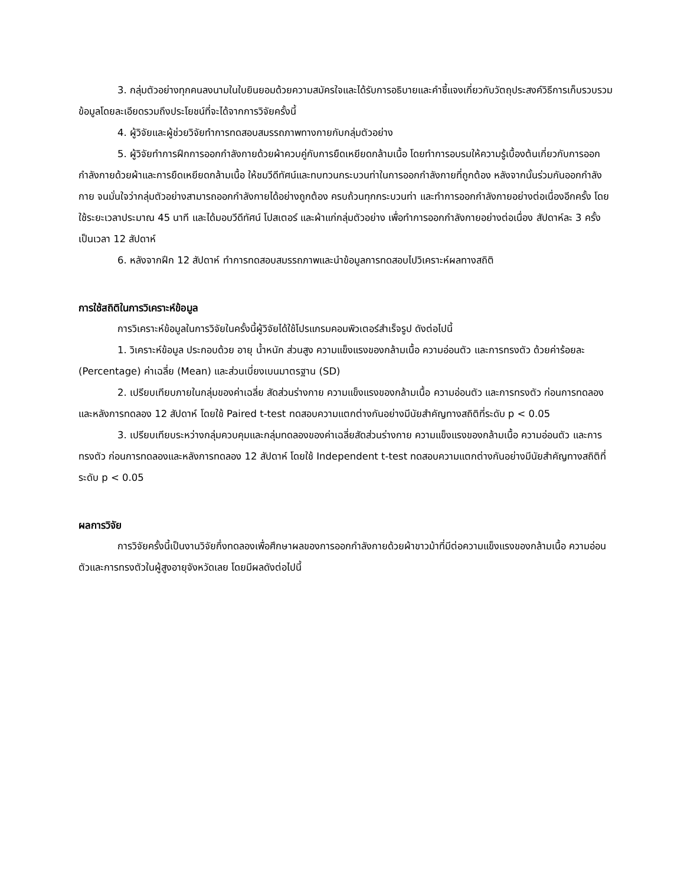3. กลุ่มตัวอย่างทุกคนลงนามในใบยินยอมด้วยความสมัครใจและได้รับการอธิบายและคำชี้แจงเกี่ยวกับวัตถุประสงค์วิธีการเก็บรวบรวมข้อมูลโดยละเอียดรวมถึงประโยชน์ที่จะได้จากการวิจัยครั้งนี้
4. ผู้วิจัยและผู้ช่วยวิจัยทำการทดสอบสมรรถภาพทางกายกับกลุ่มตัวอย่าง
5. ผู้วิจัยทำการฝึกการออกกำลังกายด้วยผ้าควบคู่กับการยืดเหยียดกล้ามเนื้อ โดยทำการอบรมให้ความรู้เบื้องต้นเกี่ยวกับการออกกำลังกายด้วยผ้าและการยืดเหยียดกล้ามเนื้อ ให้ชมวีดีทัศน์และทบทวนกระบวนท่าในการออกกำลังกายที่ถูกต้อง หลังจากนั้นร่วมกันออกกำลังกาย จนมั่นใจว่ากลุ่มตัวอย่างสามารถออกกำลังกายได้อย่างถูกต้อง ครบถ้วนทุกกระบวนท่า และทำการออกกำลังกายอย่างต่อเนื่องอีกครั้ง โดยใช้ระยะเวลาประมาณ 45 นาที และได้มอบวีดีทัศน์ โปสเตอร์ และผ้าแก่กลุ่มตัวอย่าง เพื่อทำการออกกำลังกายอย่างต่อเนื่อง สัปดาห์ละ 3 ครั้ง เป็นเวลา 12 สัปดาห์
6. หลังจากฝึก 12 สัปดาห์ ทำการทดสอบสมรรถภาพและนำข้อมูลการทดสอบไปวิเคราะห์ผลทางสถิติ
การใช้สถิติในการวิเคราะห์ข้อมูล
การวิเคราะห์ข้อมูลในการวิจัยในครั้งนี้ผู้วิจัยได้ใช้โปรแกรมคอมพิวเตอร์สำเร็จรูป ดังต่อไปนี้
1. วิเคราะห์ข้อมูล ประกอบด้วย อายุ น้ำหนัก ส่วนสูง ความแข็งแรงของกล้ามเนื้อ ความอ่อนตัว และการทรงตัว ด้วยค่าร้อยละ (Percentage) ค่าเฉลี่ย (Mean) และส่วนเบี่ยงเบนมาตรฐาน (SD)
2. เปรียบเทียบภายในกลุ่มของค่าเฉลี่ย สัดส่วนร่างกาย ความแข็งแรงของกล้ามเนื้อ ความอ่อนตัว และการทรงตัว ก่อนการทดลองและหลังการทดลอง 12 สัปดาห์ โดยใช้ Paired t-test ทดสอบความแตกต่างกันอย่างมีนัยสำคัญทางสถิติที่ระดับ p < 0.05
3. เปรียบเทียบระหว่างกลุ่มควบคุมและกลุ่มทดลองของค่าเฉลี่ยสัดส่วนร่างกาย ความแข็งแรงของกล้ามเนื้อ ความอ่อนตัว และการทรงตัว ก่อนการทดลองและหลังการทดลอง 12 สัปดาห์ โดยใช้ Independent t-test ทดสอบความแตกต่างกันอย่างมีนัยสำคัญทางสถิติที่ระดับ p < 0.05
ผลการวิจัย
การวิจัยครั้งนี้เป็นงานวิจัยกึ่งทดลองเพื่อศึกษาผลของการออกกำลังกายด้วยผ้าขาวม้าที่มีต่อความแข็งแรงของกล้ามเนื้อ ความอ่อนตัวและการทรงตัวในผู้สูงอายุจังหวัดเลย โดยมีผลดังต่อไปนี้